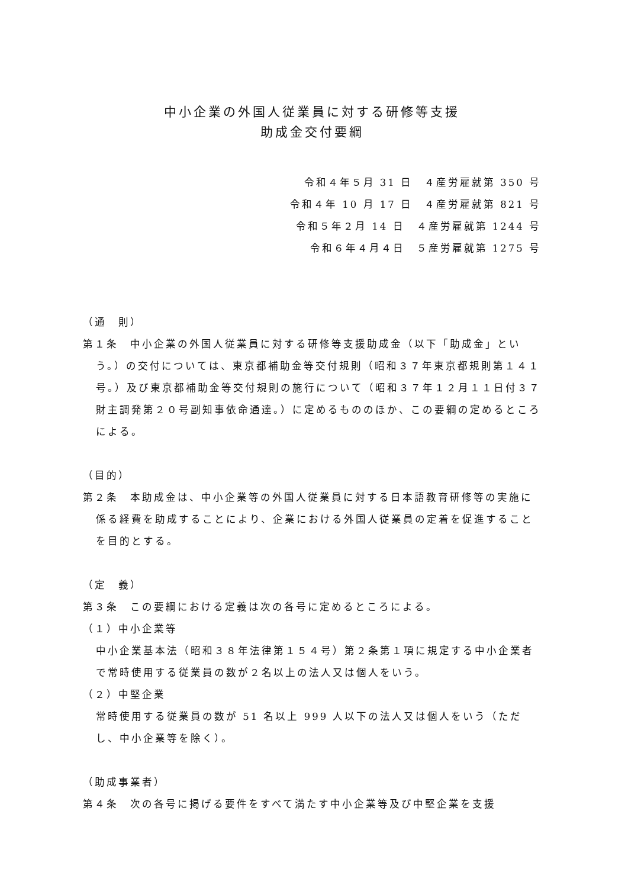中小企業の外国人従業員に対する研修等支援
助成金交付要綱
令和４年５月 31 日　４産労雇就第 350 号
令和４年 10 月 17 日　４産労雇就第 821 号
令和５年２月 14 日　４産労雇就第 1244 号
令和６年４月４日　５産労雇就第 1275 号
（通　則）
第１条　中小企業の外国人従業員に対する研修等支援助成金（以下「助成金」という。）の交付については、東京都補助金等交付規則（昭和３７年東京都規則第１４１号。）及び東京都補助金等交付規則の施行について（昭和３７年１２月１１日付３７財主調発第２０号副知事依命通達。）に定めるもののほか、この要綱の定めるところによる。
（目的）
第２条　本助成金は、中小企業等の外国人従業員に対する日本語教育研修等の実施に係る経費を助成することにより、企業における外国人従業員の定着を促進することを目的とする。
（定　義）
第３条　この要綱における定義は次の各号に定めるところによる。
（１）中小企業等
中小企業基本法（昭和３８年法律第１５４号）第２条第１項に規定する中小企業者で常時使用する従業員の数が２名以上の法人又は個人をいう。
（２）中堅企業
常時使用する従業員の数が 51 名以上 999 人以下の法人又は個人をいう（ただし、中小企業等を除く）。
（助成事業者）
第４条　次の各号に掲げる要件をすべて満たす中小企業等及び中堅企業を支援